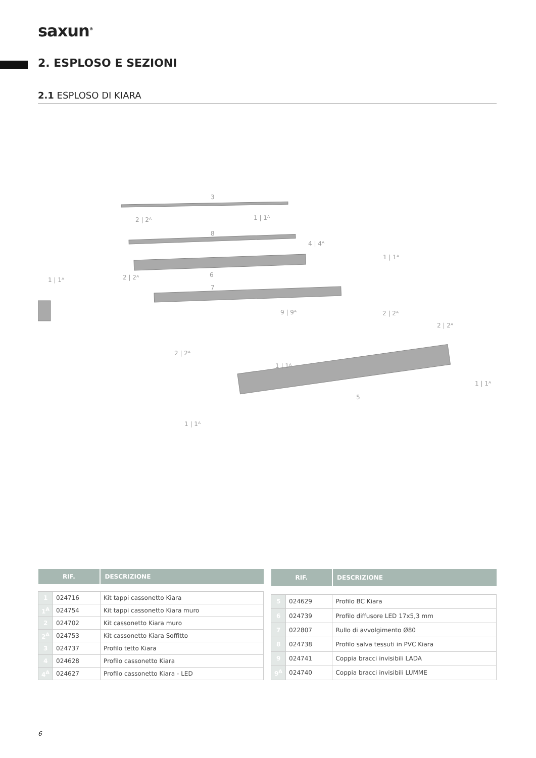saxun<sup>®</sup>
2. ESPLOSO E SEZIONI
2.1 ESPLOSO DI KIARA
3
2 | 2ᴬ
1 | 1ᴬ
8
4 | 4ᴬ
1 | 1ᴬ
1 | 1ᴬ
2 | 2ᴬ
6
7
9 | 9ᴬ
2 | 2ᴬ
2 | 2ᴬ
2 | 2ᴬ
1 | 1ᴬ
1 | 1ᴬ
5
1 | 1ᴬ
| RIF. | | DESCRIZIONE |
| --- | --- | --- |
| 1 | 024716 | Kit tappi cassonetto Kiara |
| 1<sup>A</sup> | 024754 | Kit tappi cassonetto Kiara muro |
| 2 | 024702 | Kit cassonetto Kiara muro |
| 2<sup>A</sup> | 024753 | Kit cassonetto Kiara Soffitto |
| 3 | 024737 | Profilo tetto Kiara |
| 4 | 024628 | Profilo cassonetto Kiara |
| 4<sup>A</sup> | 024627 | Profilo cassonetto Kiara - LED |
| RIF. | | DESCRIZIONE |
| --- | --- | --- |
| 5 | 024629 | Profilo BC Kiara |
| 6 | 024739 | Profilo diffusore LED 17x5,3 mm |
| 7 | 022807 | Rullo di avvolgimento Ø80 |
| 8 | 024738 | Profilo salva tessuti in PVC Kiara |
| 9 | 024741 | Coppia bracci invisibili LADA |
| 9<sup>A</sup> | 024740 | Coppia bracci invisibili LUMME |
6